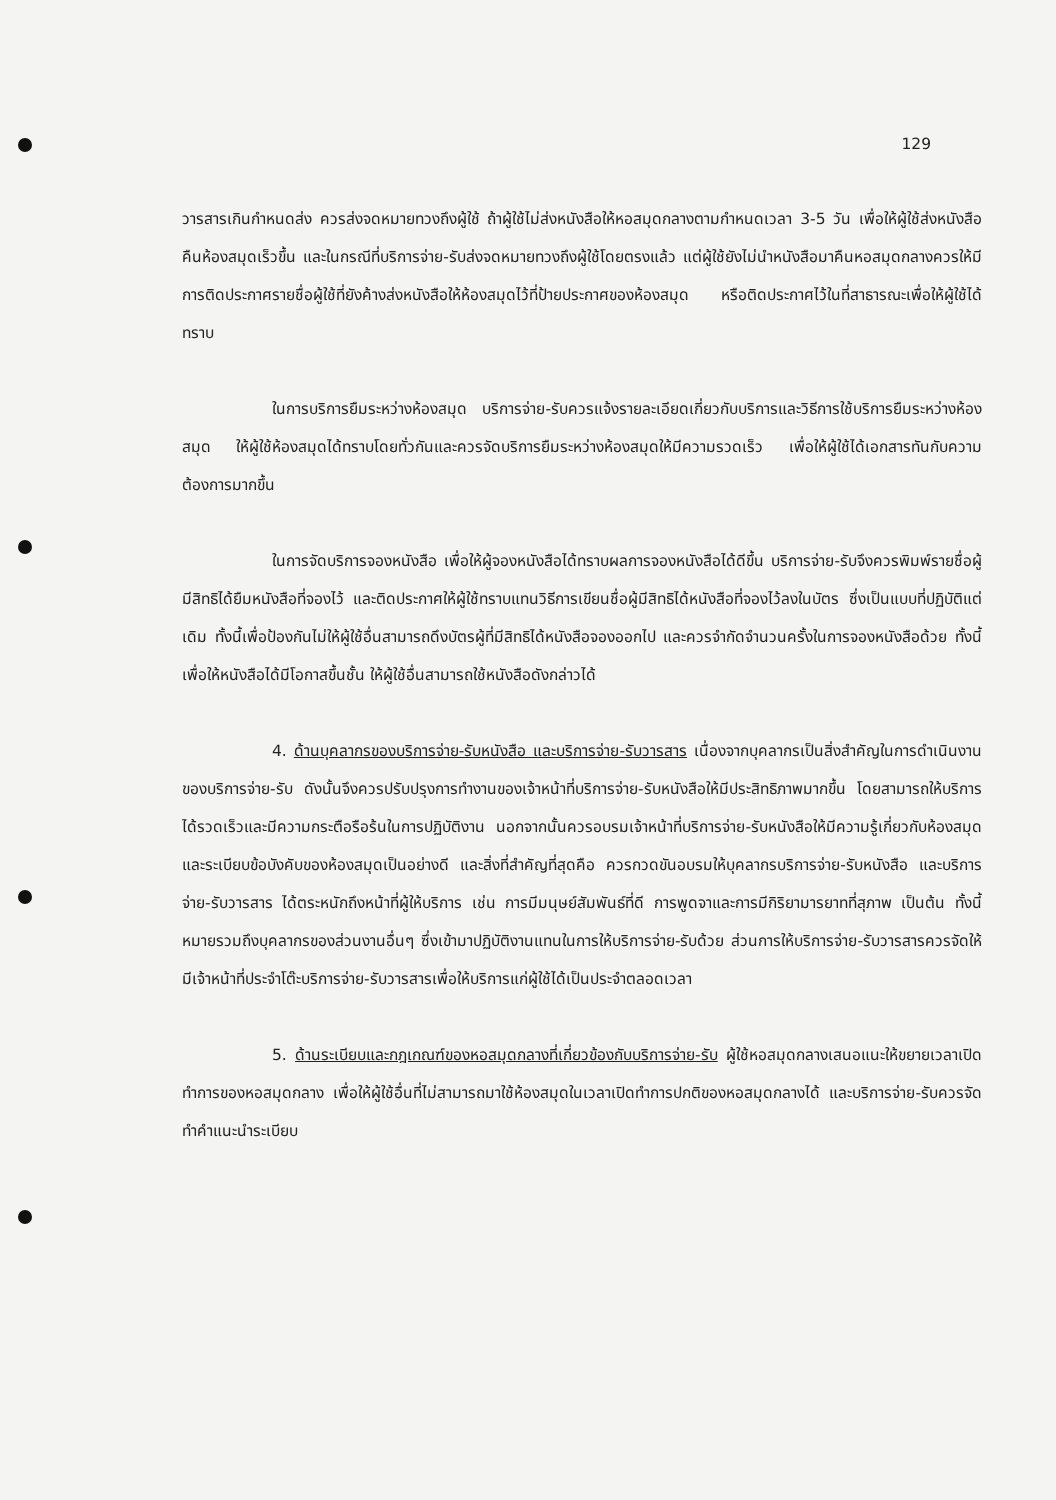129
วารสารเกินกำหนดส่ง ควรส่งจดหมายทวงถึงผู้ใช้ ถ้าผู้ใช้ไม่ส่งหนังสือให้หอสมุดกลางตามกำหนดเวลา 3-5 วัน เพื่อให้ผู้ใช้ส่งหนังสือคืนห้องสมุดเร็วขึ้น และในกรณีที่บริการจ่าย-รับส่งจดหมายทวงถึงผู้ใช้โดยตรงแล้ว แต่ผู้ใช้ยังไม่นำหนังสือมาคืนหอสมุดกลางควรให้มีการติดประกาศรายชื่อผู้ใช้ที่ยังค้างส่งหนังสือให้ห้องสมุดไว้ที่ป้ายประกาศของห้องสมุด หรือติดประกาศไว้ในที่สาธารณะเพื่อให้ผู้ใช้ได้ทราบ
ในการบริการยืมระหว่างห้องสมุด บริการจ่าย-รับควรแจ้งรายละเอียดเกี่ยวกับบริการและวิธีการใช้บริการยืมระหว่างห้องสมุด ให้ผู้ใช้ห้องสมุดได้ทราบโดยทั่วกันและควรจัดบริการยืมระหว่างห้องสมุดให้มีความรวดเร็ว เพื่อให้ผู้ใช้ได้เอกสารทันกับความต้องการมากขึ้น
ในการจัดบริการจองหนังสือ เพื่อให้ผู้จองหนังสือได้ทราบผลการจองหนังสือได้ดีขึ้น บริการจ่าย-รับจึงควรพิมพ์รายชื่อผู้มีสิทธิได้ยืมหนังสือที่จองไว้ และติดประกาศให้ผู้ใช้ทราบแทนวิธีการเขียนชื่อผู้มีสิทธิได้หนังสือที่จองไว้ลงในบัตร ซึ่งเป็นแบบที่ปฏิบัติแต่เดิม ทั้งนี้เพื่อป้องกันไม่ให้ผู้ใช้อื่นสามารถดึงบัตรผู้ที่มีสิทธิได้หนังสือจองออกไป และควรจำกัดจำนวนครั้งในการจองหนังสือด้วย ทั้งนี้เพื่อให้หนังสือได้มีโอกาสขึ้นชั้น ให้ผู้ใช้อื่นสามารถใช้หนังสือดังกล่าวได้
4. ด้านบุคลากรของบริการจ่าย-รับหนังสือ และบริการจ่าย-รับวารสาร เนื่องจากบุคลากรเป็นสิ่งสำคัญในการดำเนินงานของบริการจ่าย-รับ ดังนั้นจึงควรปรับปรุงการทำงานของเจ้าหน้าที่บริการจ่าย-รับหนังสือให้มีประสิทธิภาพมากขึ้น โดยสามารถให้บริการได้รวดเร็วและมีความกระตือรือร้นในการปฏิบัติงาน นอกจากนั้นควรอบรมเจ้าหน้าที่บริการจ่าย-รับหนังสือให้มีความรู้เกี่ยวกับห้องสมุดและระเบียบข้อบังคับของห้องสมุดเป็นอย่างดี และสิ่งที่สำคัญที่สุดคือ ควรกวดขันอบรมให้บุคลากรบริการจ่าย-รับหนังสือ และบริการจ่าย-รับวารสาร ได้ตระหนักถึงหน้าที่ผู้ให้บริการ เช่น การมีมนุษย์สัมพันธ์ที่ดี การพูดจาและการมีกิริยามารยาทที่สุภาพ เป็นต้น ทั้งนี้หมายรวมถึงบุคลากรของส่วนงานอื่นๆ ซึ่งเข้ามาปฏิบัติงานแทนในการให้บริการจ่าย-รับด้วย ส่วนการให้บริการจ่าย-รับวารสารควรจัดให้มีเจ้าหน้าที่ประจำโต๊ะบริการจ่าย-รับวารสารเพื่อให้บริการแก่ผู้ใช้ได้เป็นประจำตลอดเวลา
5. ด้านระเบียบและกฎเกณฑ์ของหอสมุดกลางที่เกี่ยวข้องกับบริการจ่าย-รับ ผู้ใช้หอสมุดกลางเสนอแนะให้ขยายเวลาเปิดทำการของหอสมุดกลาง เพื่อให้ผู้ใช้อื่นที่ไม่สามารถมาใช้ห้องสมุดในเวลาเปิดทำการปกติของหอสมุดกลางได้ และบริการจ่าย-รับควรจัดทำคำแนะนำระเบียบ